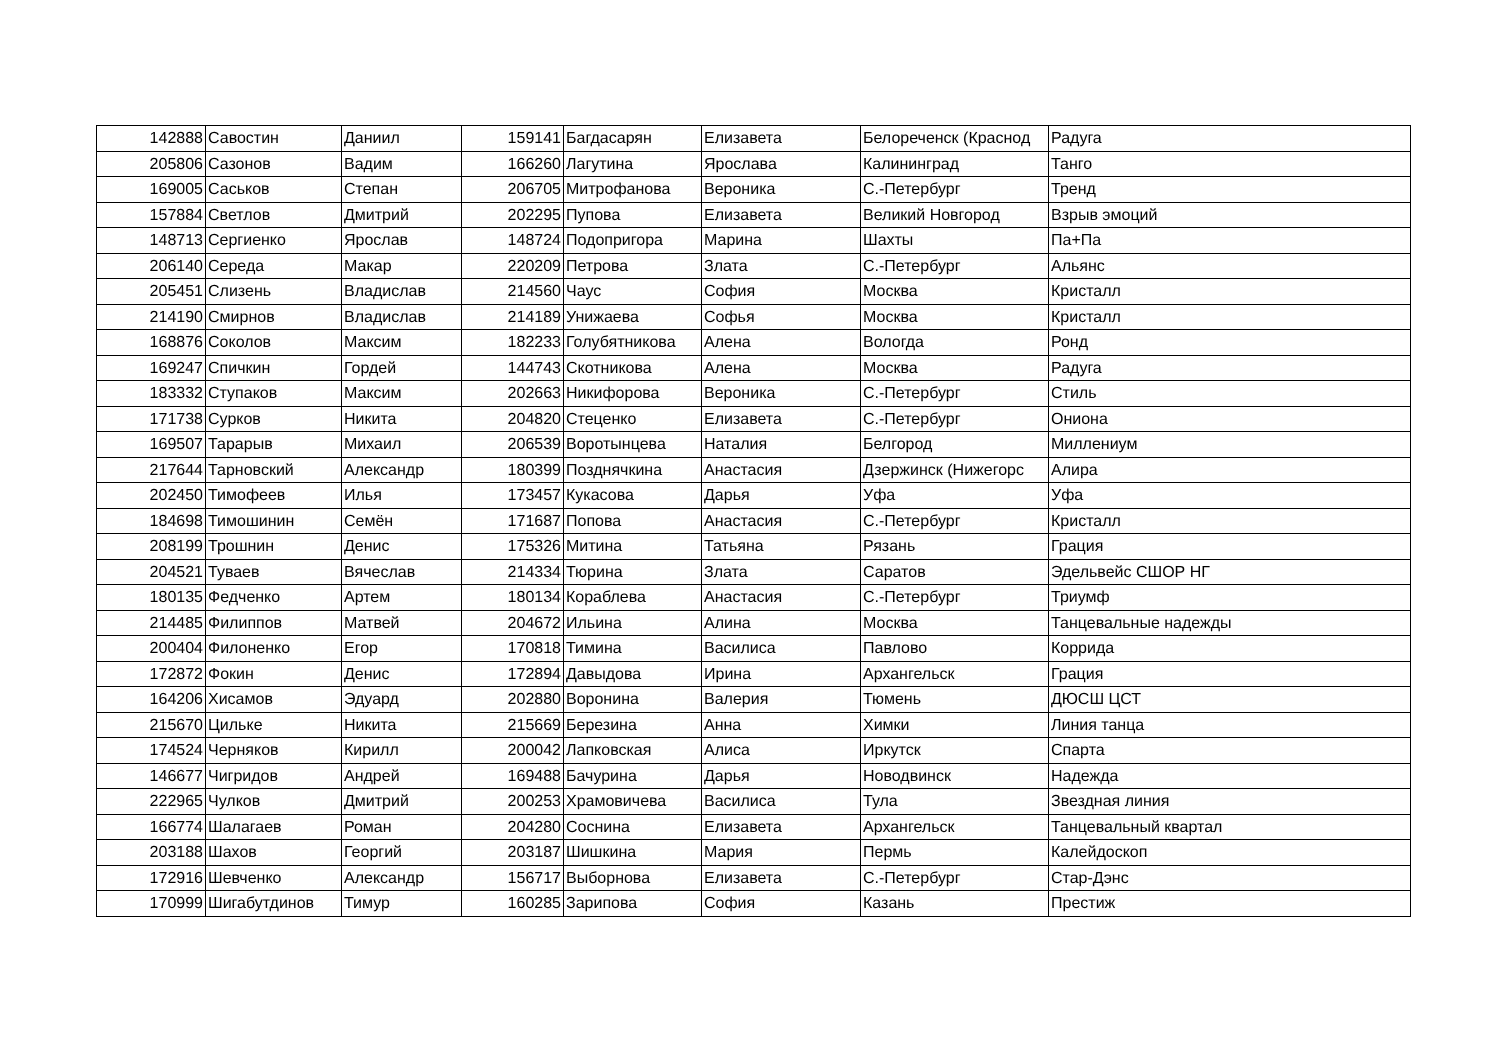| 142888 | Савостин | Даниил | 159141 | Багдасарян | Елизавета | Белореченск (Краснод | Радуга |
| 205806 | Сазонов | Вадим | 166260 | Лагутина | Ярослава | Калининград | Танго |
| 169005 | Саськов | Степан | 206705 | Митрофанова | Вероника | С.-Петербург | Тренд |
| 157884 | Светлов | Дмитрий | 202295 | Пупова | Елизавета | Великий Новгород | Взрыв эмоций |
| 148713 | Сергиенко | Ярослав | 148724 | Подопригора | Марина | Шахты | Па+Па |
| 206140 | Середа | Макар | 220209 | Петрова | Злата | С.-Петербург | Альянс |
| 205451 | Слизень | Владислав | 214560 | Чаус | София | Москва | Кристалл |
| 214190 | Смирнов | Владислав | 214189 | Унижаева | Софья | Москва | Кристалл |
| 168876 | Соколов | Максим | 182233 | Голубятникова | Алена | Вологда | Ронд |
| 169247 | Спичкин | Гордей | 144743 | Скотникова | Алена | Москва | Радуга |
| 183332 | Ступаков | Максим | 202663 | Никифорова | Вероника | С.-Петербург | Стиль |
| 171738 | Сурков | Никита | 204820 | Стеценко | Елизавета | С.-Петербург | Ониона |
| 169507 | Тарарыв | Михаил | 206539 | Воротынцева | Наталия | Белгород | Миллениум |
| 217644 | Тарновский | Александр | 180399 | Позднячкина | Анастасия | Дзержинск (Нижегорс | Алира |
| 202450 | Тимофеев | Илья | 173457 | Кукасова | Дарья | Уфа | Уфа |
| 184698 | Тимошинин | Семён | 171687 | Попова | Анастасия | С.-Петербург | Кристалл |
| 208199 | Трошнин | Денис | 175326 | Митина | Татьяна | Рязань | Грация |
| 204521 | Туваев | Вячеслав | 214334 | Тюрина | Злата | Саратов | Эдельвейс СШОР НГ |
| 180135 | Федченко | Артем | 180134 | Кораблева | Анастасия | С.-Петербург | Триумф |
| 214485 | Филиппов | Матвей | 204672 | Ильина | Алина | Москва | Танцевальные надежды |
| 200404 | Филоненко | Егор | 170818 | Тимина | Василиса | Павлово | Коррида |
| 172872 | Фокин | Денис | 172894 | Давыдова | Ирина | Архангельск | Грация |
| 164206 | Хисамов | Эдуард | 202880 | Воронина | Валерия | Тюмень | ДЮСШ ЦСТ |
| 215670 | Цильке | Никита | 215669 | Березина | Анна | Химки | Линия танца |
| 174524 | Черняков | Кирилл | 200042 | Лапковская | Алиса | Иркутск | Спарта |
| 146677 | Чигридов | Андрей | 169488 | Бачурина | Дарья | Новодвинск | Надежда |
| 222965 | Чулков | Дмитрий | 200253 | Храмовичева | Василиса | Тула | Звездная линия |
| 166774 | Шалагаев | Роман | 204280 | Соснина | Елизавета | Архангельск | Танцевальный квартал |
| 203188 | Шахов | Георгий | 203187 | Шишкина | Мария | Пермь | Калейдоскоп |
| 172916 | Шевченко | Александр | 156717 | Выборнова | Елизавета | С.-Петербург | Стар-Дэнс |
| 170999 | Шигабутдинов | Тимур | 160285 | Зарипова | София | Казань | Престиж |